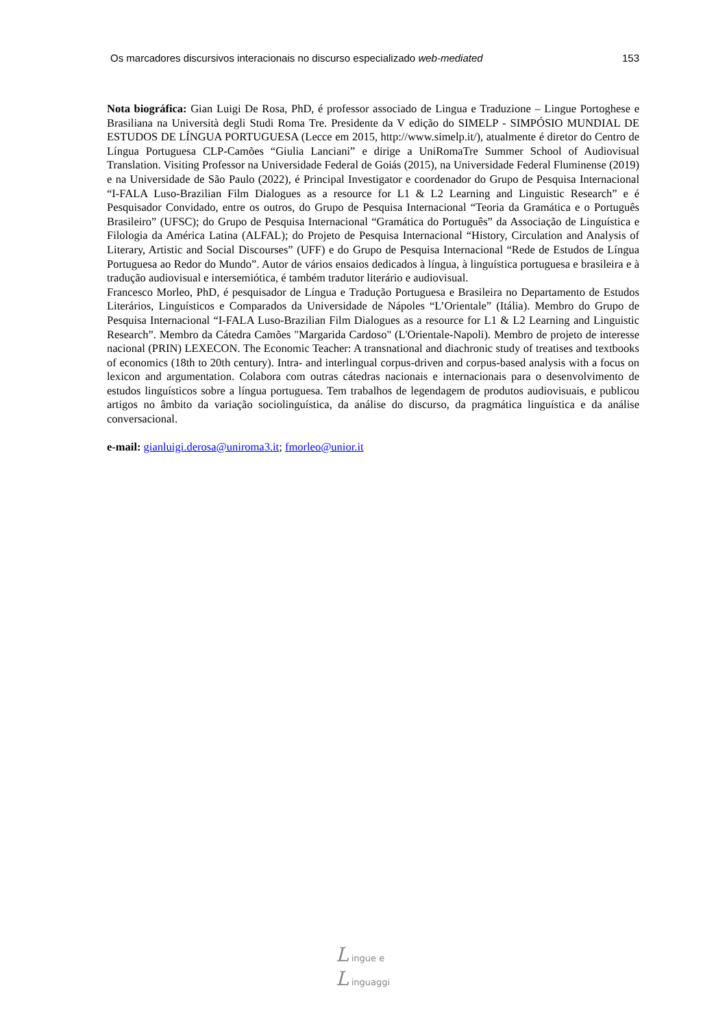Os marcadores discursivos interacionais no discurso especializado web-mediated 153
Nota biográfica: Gian Luigi De Rosa, PhD, é professor associado de Lingua e Traduzione – Lingue Portoghese e Brasiliana na Università degli Studi Roma Tre. Presidente da V edição do SIMELP - SIMPÓSIO MUNDIAL DE ESTUDOS DE LÍNGUA PORTUGUESA (Lecce em 2015, http://www.simelp.it/), atualmente é diretor do Centro de Língua Portuguesa CLP-Camões “Giulia Lanciani” e dirige a UniRomaTre Summer School of Audiovisual Translation. Visiting Professor na Universidade Federal de Goiás (2015), na Universidade Federal Fluminense (2019) e na Universidade de São Paulo (2022), é Principal Investigator e coordenador do Grupo de Pesquisa Internacional “I-FALA Luso-Brazilian Film Dialogues as a resource for L1 & L2 Learning and Linguistic Research” e é Pesquisador Convidado, entre os outros, do Grupo de Pesquisa Internacional “Teoria da Gramática e o Português Brasileiro” (UFSC); do Grupo de Pesquisa Internacional “Gramática do Português” da Associação de Linguística e Filologia da América Latina (ALFAL); do Projeto de Pesquisa Internacional “History, Circulation and Analysis of Literary, Artistic and Social Discourses” (UFF) e do Grupo de Pesquisa Internacional “Rede de Estudos de Língua Portuguesa ao Redor do Mundo”. Autor de vários ensaios dedicados à língua, à linguística portuguesa e brasileira e à tradução audiovisual e intersemiótica, é também tradutor literário e audiovisual.
Francesco Morleo, PhD, é pesquisador de Língua e Tradução Portuguesa e Brasileira no Departamento de Estudos Literários, Linguísticos e Comparados da Universidade de Nápoles “L’Orientale” (Itália). Membro do Grupo de Pesquisa Internacional “I-FALA Luso-Brazilian Film Dialogues as a resource for L1 & L2 Learning and Linguistic Research”. Membro da Cátedra Camões "Margarida Cardoso" (L'Orientale-Napoli). Membro de projeto de interesse nacional (PRIN) LEXECON. The Economic Teacher: A transnational and diachronic study of treatises and textbooks of economics (18th to 20th century). Intra- and interlingual corpus-driven and corpus-based analysis with a focus on lexicon and argumentation. Colabora com outras cátedras nacionais e internacionais para o desenvolvimento de estudos linguísticos sobre a língua portuguesa. Tem trabalhos de legendagem de produtos audiovisuais, e publicou artigos no âmbito da variação sociolinguística, da análise do discurso, da pragmática linguística e da análise conversacional.
e-mail: gianluigi.derosa@uniroma3.it; fmorleo@unior.it
L ingue e
L inguaggi